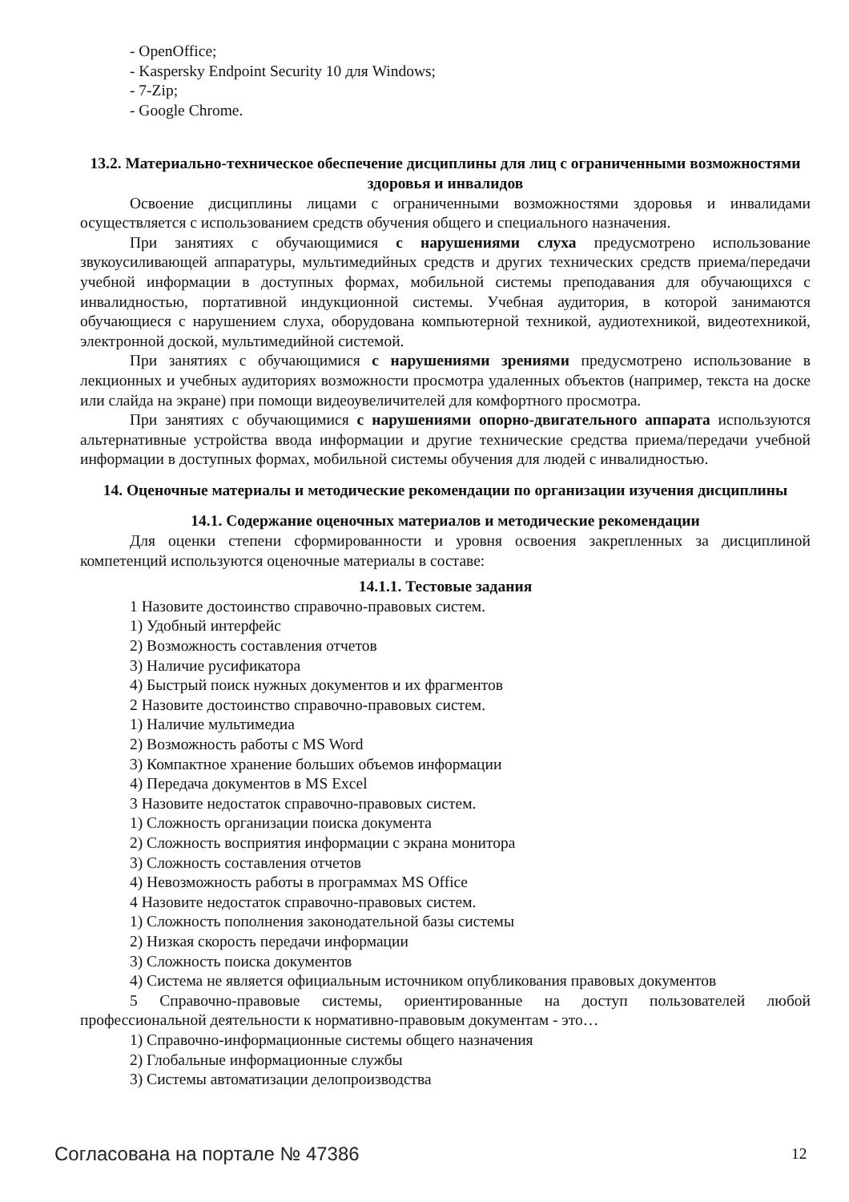- OpenOffice;
- Kaspersky Endpoint Security 10 для Windows;
- 7-Zip;
- Google Chrome.
13.2. Материально-техническое обеспечение дисциплины для лиц с ограниченными возможностями здоровья и инвалидов
Освоение дисциплины лицами с ограниченными возможностями здоровья и инвалидами осуществляется с использованием средств обучения общего и специального назначения.
При занятиях с обучающимися с нарушениями слуха предусмотрено использование звукоусиливающей аппаратуры, мультимедийных средств и других технических средств приема/передачи учебной информации в доступных формах, мобильной системы преподавания для обучающихся с инвалидностью, портативной индукционной системы. Учебная аудитория, в которой занимаются обучающиеся с нарушением слуха, оборудована компьютерной техникой, аудиотехникой, видеотехникой, электронной доской, мультимедийной системой.
При занятиях с обучающимися с нарушениями зрениями предусмотрено использование в лекционных и учебных аудиториях возможности просмотра удаленных объектов (например, текста на доске или слайда на экране) при помощи видеоувеличителей для комфортного просмотра.
При занятиях с обучающимися с нарушениями опорно-двигательного аппарата используются альтернативные устройства ввода информации и другие технические средства приема/передачи учебной информации в доступных формах, мобильной системы обучения для людей с инвалидностью.
14. Оценочные материалы и методические рекомендации по организации изучения дисциплины
14.1. Содержание оценочных материалов и методические рекомендации
Для оценки степени сформированности и уровня освоения закрепленных за дисциплиной компетенций используются оценочные материалы в составе:
14.1.1. Тестовые задания
1 Назовите достоинство справочно-правовых систем.
1) Удобный интерфейс
2) Возможность составления отчетов
3) Наличие русификатора
4) Быстрый поиск нужных документов и их фрагментов
2 Назовите достоинство справочно-правовых систем.
1) Наличие мультимедиа
2) Возможность работы с MS Word
3) Компактное хранение больших объемов информации
4) Передача документов в MS Excel
3 Назовите недостаток справочно-правовых систем.
1) Сложность организации поиска документа
2) Сложность восприятия информации с экрана монитора
3) Сложность составления отчетов
4) Невозможность работы в программах MS Office
4 Назовите недостаток справочно-правовых систем.
1) Сложность пополнения законодательной базы системы
2) Низкая скорость передачи информации
3) Сложность поиска документов
4) Система не является официальным источником опубликования правовых документов
5 Справочно-правовые системы, ориентированные на доступ пользователей любой профессиональной деятельности к нормативно-правовым документам - это…
1) Справочно-информационные системы общего назначения
2) Глобальные информационные службы
3) Системы автоматизации делопроизводства
Согласована на портале № 47386 12